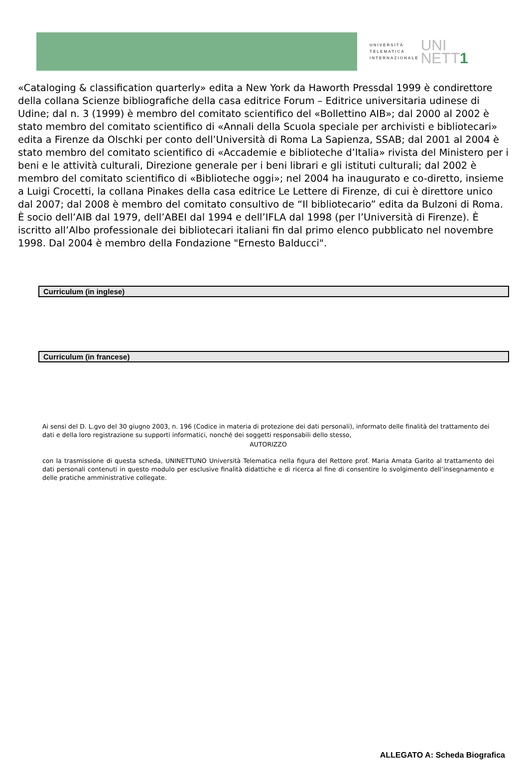UNIVERSITÀ
TELEMATICA
INTERNAZIONALE
UNI
NETT1
«Cataloging & classification quarterly» edita a New York da Haworth Pressdal 1999 è condirettore della collana Scienze bibliografiche della casa editrice Forum – Editrice universitaria udinese di Udine; dal n. 3 (1999) è membro del comitato scientifico del «Bollettino AIB»; dal 2000 al 2002 è stato membro del comitato scientifico di «Annali della Scuola speciale per archivisti e bibliotecari» edita a Firenze da Olschki per conto dell’Università di Roma La Sapienza, SSAB; dal 2001 al 2004 è stato membro del comitato scientifico di «Accademie e biblioteche d’Italia» rivista del Ministero per i beni e le attività culturali, Direzione generale per i beni librari e gli istituti culturali; dal 2002 è membro del comitato scientifico di «Biblioteche oggi»; nel 2004 ha inaugurato e co-diretto, insieme a Luigi Crocetti, la collana Pinakes della casa editrice Le Lettere di Firenze, di cui è direttore unico dal 2007; dal 2008 è membro del comitato consultivo de “Il bibliotecario” edita da Bulzoni di Roma.
È socio dell’AIB dal 1979, dell’ABEI dal 1994 e dell’IFLA dal 1998 (per l’Università di Firenze). È iscritto all’Albo professionale dei bibliotecari italiani fin dal primo elenco pubblicato nel novembre 1998. Dal 2004 è membro della Fondazione "Ernesto Balducci".
Curriculum (in inglese)
Curriculum (in francese)
Ai sensi del D. L.gvo del 30 giugno 2003, n. 196 (Codice in materia di protezione dei dati personali), informato delle finalità del trattamento dei dati e della loro registrazione su supporti informatici, nonché dei soggetti responsabili dello stesso,
AUTORIZZO
con la trasmissione di questa scheda, UNINETTUNO Università Telematica nella figura del Rettore prof. Maria Amata Garito al trattamento dei dati personali contenuti in questo modulo per esclusive finalità didattiche e di ricerca al fine di consentire lo svolgimento dell’insegnamento e delle pratiche amministrative collegate.
ALLEGATO A: Scheda Biografica